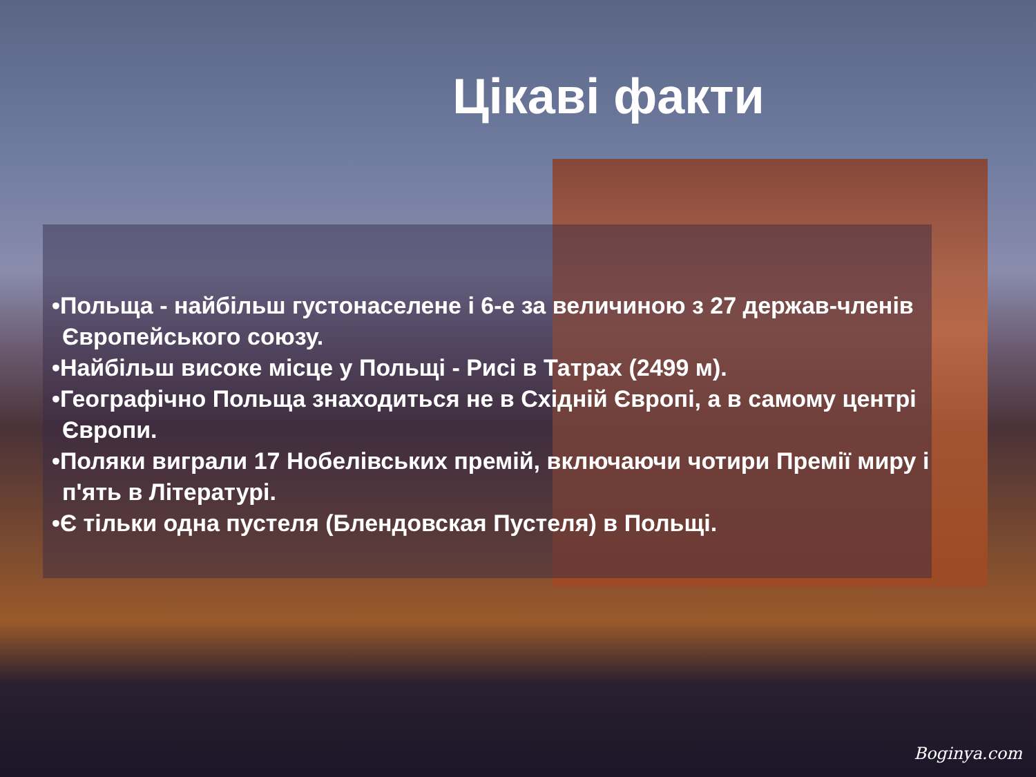Цікаві факти
•Польща - найбільш густонаселене і 6-е за величиною з 27 держав-членів Європейського союзу.
•Найбільш високе місце у Польщі - Рисі в Татрах (2499 м).
•Географічно Польща знаходиться не в Східній Європі, а в самому центрі Європи.
•Поляки виграли 17 Нобелівських премій, включаючи чотири Премії миру і п'ять в Літературі.
•Є тільки одна пустеля (Блендовская Пустеля) в Польщі.
Boginya.com